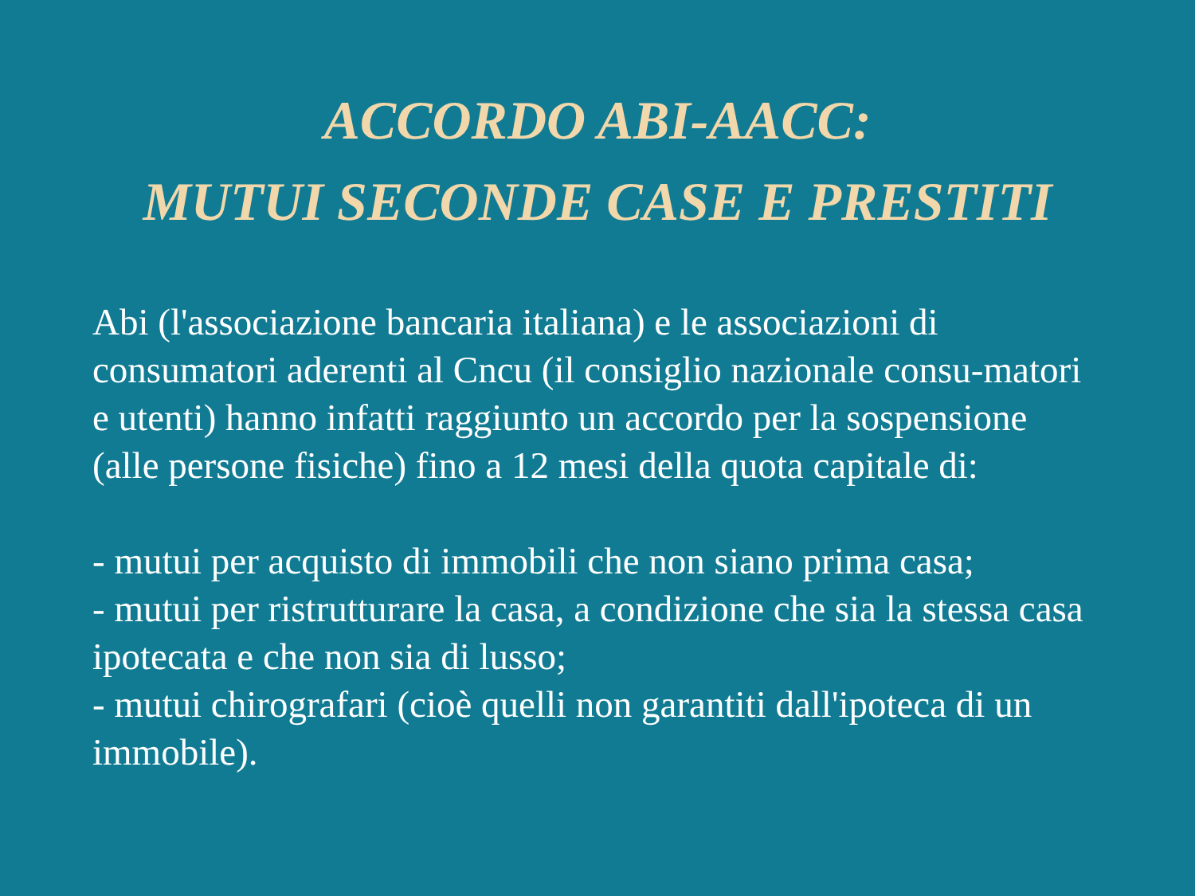ACCORDO ABI-AACC:
MUTUI SECONDE CASE E PRESTITI
Abi (l'associazione bancaria italiana) e le associazioni di consumatori aderenti al Cncu (il consiglio nazionale consu-matori e utenti) hanno infatti raggiunto un accordo per la sospensione (alle persone fisiche) fino a 12 mesi della quota capitale di:
- mutui per acquisto di immobili che non siano prima casa;
- mutui per ristrutturare la casa, a condizione che sia la stessa casa ipotecata e che non sia di lusso;
- mutui chirografari (cioè quelli non garantiti dall'ipoteca di un immobile).